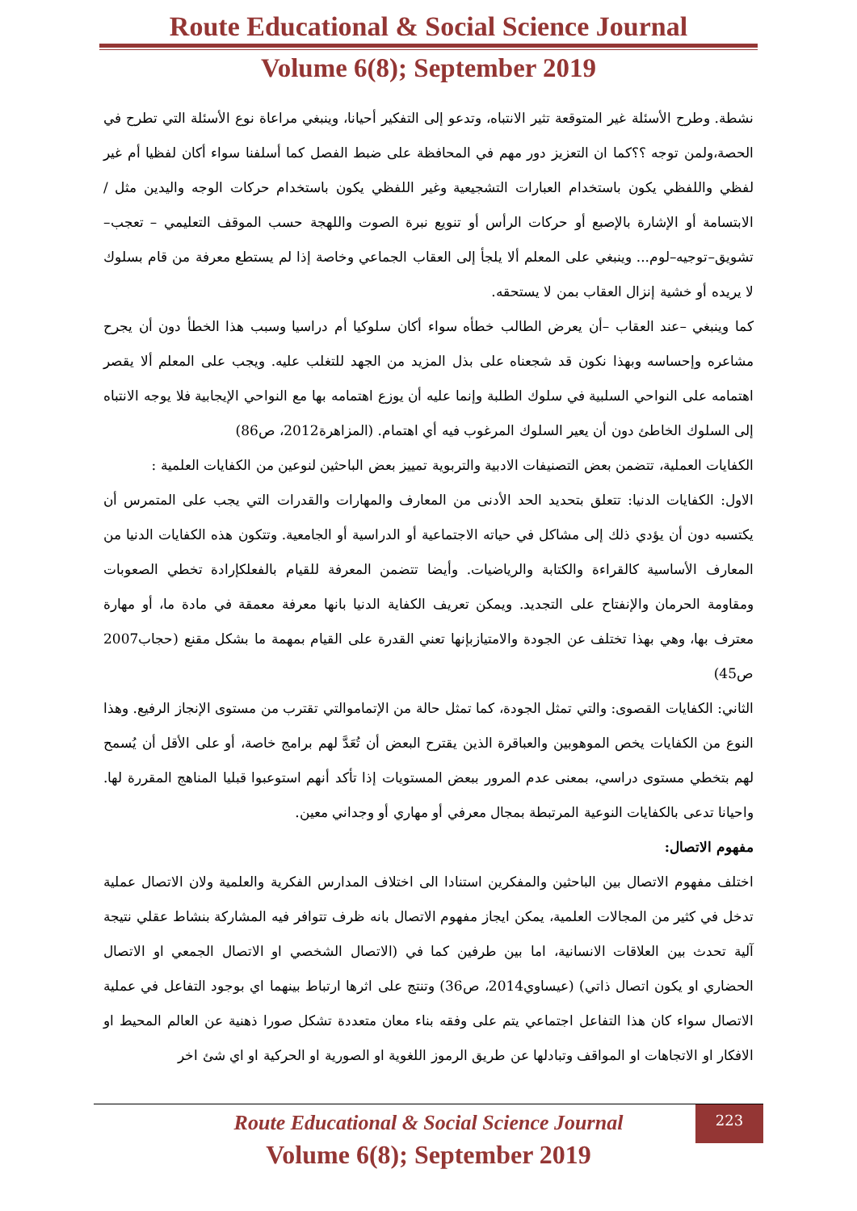Route Educational & Social Science Journal
Volume 6(8); September 2019
نشطة. وطرح الأسئلة غير المتوقعة تثير الانتباه، وتدعو إلى التفكير أحيانا، وينبغي مراعاة نوع الأسئلة التي تطرح في الحصة،ولمن توجه ؟؟كما ان التعزيز دور مهم في المحافظة على ضبط الفصل كما أسلفنا سواء أكان لفظيا أم غير لفظي واللفظي يكون باستخدام العبارات التشجيعية وغير اللفظي يكون باستخدام حركات الوجه واليدين مثل /الابتسامة أو الإشارة بالإصبع أو حركات الرأس أو تنويع نبرة الصوت واللهجة حسب الموقف التعليمي – تعجب–تشويق–توجيه–لوم... وينبغي على المعلم ألا يلجأ إلى العقاب الجماعي وخاصة إذا لم يستطع معرفة من قام بسلوك لا يريده أو خشية إنزال العقاب بمن لا يستحقه.
كما وينبغي –عند العقاب –أن يعرض الطالب خطأه سواء أكان سلوكيا أم دراسيا وسبب هذا الخطأ دون أن يجرح مشاعره وإحساسه وبهذا نكون قد شجعناه على بذل المزيد من الجهد للتغلب عليه. ويجب على المعلم ألا يقصر اهتمامه على النواحي السلبية في سلوك الطلبة وإنما عليه أن يوزع اهتمامه بها مع النواحي الإيجابية فلا يوجه الانتباه إلى السلوك الخاطئ دون أن يعير السلوك المرغوب فيه أي اهتمام. (المزاهرة2012، ص86)
الكفايات العملية، تتضمن بعض التصنيفات الادبية والتربوية تمييز بعض الباحثين لنوعين من الكفايات العلمية :
الاول: الكفايات الدنيا: تتعلق بتحديد الحد الأدنى من المعارف والمهارات والقدرات التي يجب على المتمرس أن يكتسبه دون أن يؤدي ذلك إلى مشاكل في حياته الاجتماعية أو الدراسية أو الجامعية. وتتكون هذه الكفايات الدنيا من المعارف الأساسية كالقراءة والكتابة والرياضيات. وأيضا تتضمن المعرفة للقيام بالفعلكإرادة تخطي الصعوبات ومقاومة الحرمان والإنفتاح على التجديد. ويمكن تعريف الكفاية الدنيا بانها معرفة معمقة في مادة ما، أو مهارة معترف بها، وهي بهذا تختلف عن الجودة والامتيازبإنها تعني القدرة على القيام بمهمة ما بشكل مقنع (حجاب2007 ص45)
الثاني: الكفايات القصوى: والتي تمثل الجودة، كما تمثل حالة من الإتماموالتي تقترب من مستوى الإنجاز الرفيع. وهذا النوع من الكفايات يخص الموهوبين والعباقرة الذين يقترح البعض أن تُعَدَّ لهم برامج خاصة، أو على الأقل أن يُسمح لهم بتخطي مستوى دراسي، بمعنى عدم المرور ببعض المستويات إذا تأكد أنهم استوعبوا قبليا المناهج المقررة لها. واحيانا تدعى بالكفايات النوعية المرتبطة بمجال معرفي أو مهاري أو وجداني معين.
مفهوم الاتصال:
اختلف مفهوم الاتصال بين الباحثين والمفكرين استنادا الى اختلاف المدارس الفكرية والعلمية ولان الاتصال عملية تدخل في كثير من المجالات العلمية، يمكن ايجاز مفهوم الاتصال بانه ظرف تتوافر فيه المشاركة بنشاط عقلي نتيجة آلية تحدث بين العلاقات الانسانية، اما بين طرفين كما في (الاتصال الشخصي او الاتصال الجمعي او الاتصال الحضاري او يكون اتصال ذاتي) (عيساوي2014، ص36) وتنتج على اثرها ارتباط بينهما اي بوجود التفاعل في عملية الاتصال سواء كان هذا التفاعل اجتماعي يتم على وفقه بناء معان متعددة تشكل صورا ذهنية عن العالم المحيط او الافكار او الاتجاهات او المواقف وتبادلها عن طريق الرموز اللغوية او الصورية او الحركية او اي شئ اخر
223
Route Educational & Social Science Journal
Volume 6(8); September 2019